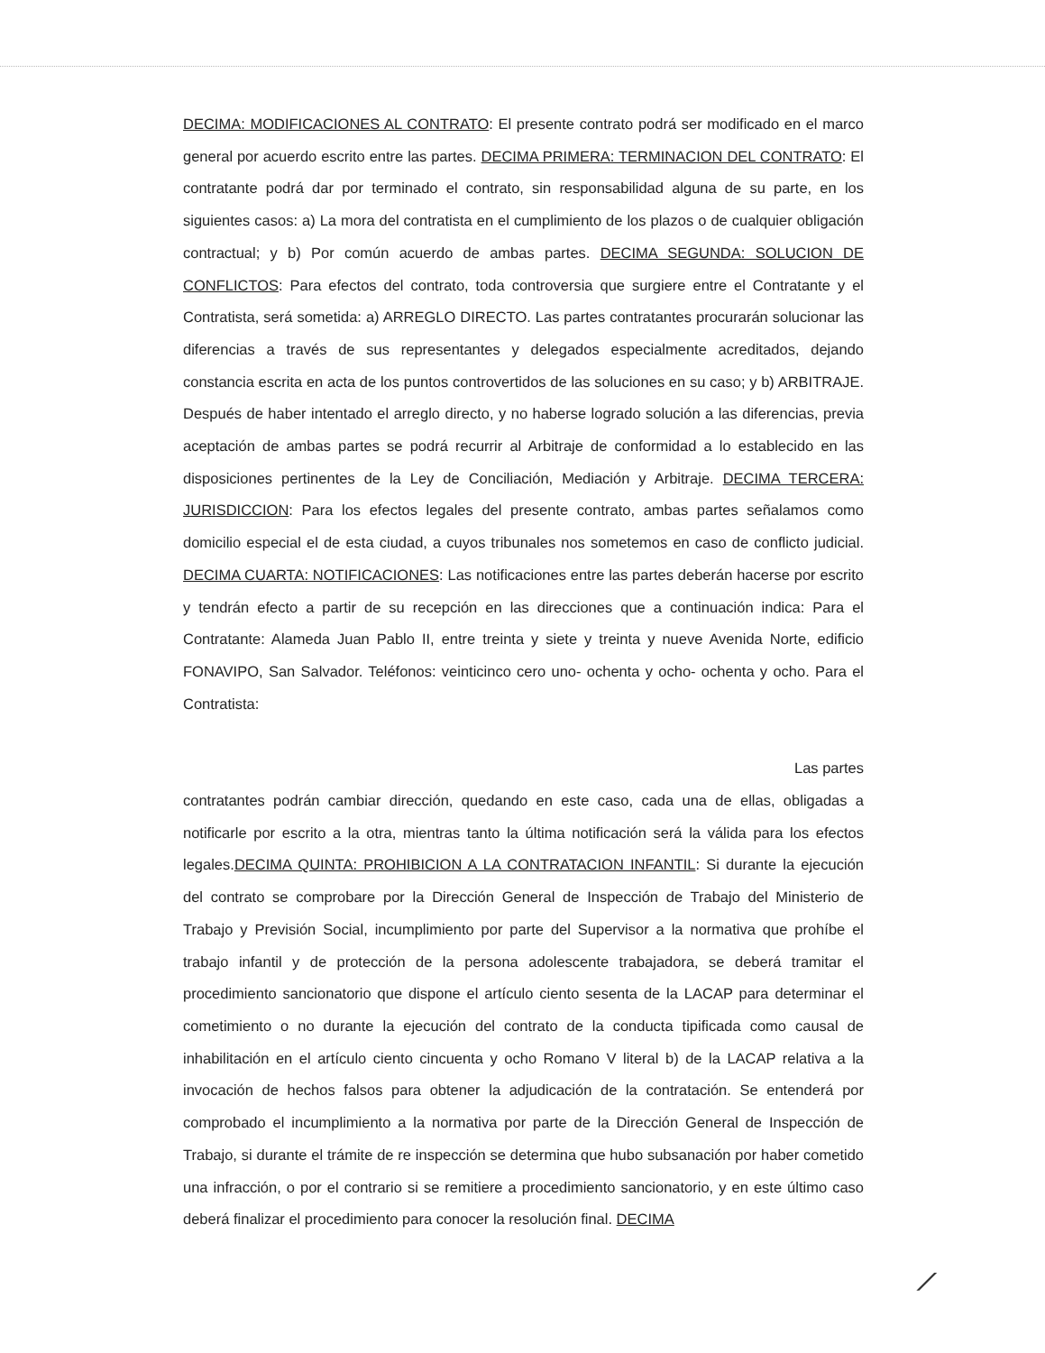DECIMA: MODIFICACIONES AL CONTRATO: El presente contrato podrá ser modificado en el marco general por acuerdo escrito entre las partes. DECIMA PRIMERA: TERMINACION DEL CONTRATO: El contratante podrá dar por terminado el contrato, sin responsabilidad alguna de su parte, en los siguientes casos: a) La mora del contratista en el cumplimiento de los plazos o de cualquier obligación contractual; y b) Por común acuerdo de ambas partes. DECIMA SEGUNDA: SOLUCION DE CONFLICTOS: Para efectos del contrato, toda controversia que surgiere entre el Contratante y el Contratista, será sometida: a) ARREGLO DIRECTO. Las partes contratantes procurarán solucionar las diferencias a través de sus representantes y delegados especialmente acreditados, dejando constancia escrita en acta de los puntos controvertidos de las soluciones en su caso; y b) ARBITRAJE. Después de haber intentado el arreglo directo, y no haberse logrado solución a las diferencias, previa aceptación de ambas partes se podrá recurrir al Arbitraje de conformidad a lo establecido en las disposiciones pertinentes de la Ley de Conciliación, Mediación y Arbitraje. DECIMA TERCERA: JURISDICCION: Para los efectos legales del presente contrato, ambas partes señalamos como domicilio especial el de esta ciudad, a cuyos tribunales nos sometemos en caso de conflicto judicial. DECIMA CUARTA: NOTIFICACIONES: Las notificaciones entre las partes deberán hacerse por escrito y tendrán efecto a partir de su recepción en las direcciones que a continuación indica: Para el Contratante: Alameda Juan Pablo II, entre treinta y siete y treinta y nueve Avenida Norte, edificio FONAVIPO, San Salvador. Teléfonos: veinticinco cero uno- ochenta y ocho- ochenta y ocho. Para el Contratista:
Las partes
contratantes podrán cambiar dirección, quedando en este caso, cada una de ellas, obligadas a notificarle por escrito a la otra, mientras tanto la última notificación será la válida para los efectos legales.DECIMA QUINTA: PROHIBICION A LA CONTRATACION INFANTIL: Si durante la ejecución del contrato se comprobare por la Dirección General de Inspección de Trabajo del Ministerio de Trabajo y Previsión Social, incumplimiento por parte del Supervisor a la normativa que prohíbe el trabajo infantil y de protección de la persona adolescente trabajadora, se deberá tramitar el procedimiento sancionatorio que dispone el artículo ciento sesenta de la LACAP para determinar el cometimiento o no durante la ejecución del contrato de la conducta tipificada como causal de inhabilitación en el artículo ciento cincuenta y ocho Romano V literal b) de la LACAP relativa a la invocación de hechos falsos para obtener la adjudicación de la contratación. Se entenderá por comprobado el incumplimiento a la normativa por parte de la Dirección General de Inspección de Trabajo, si durante el trámite de re inspección se determina que hubo subsanación por haber cometido una infracción, o por el contrario si se remitiere a procedimiento sancionatorio, y en este último caso deberá finalizar el procedimiento para conocer la resolución final. DECIMA
⟋